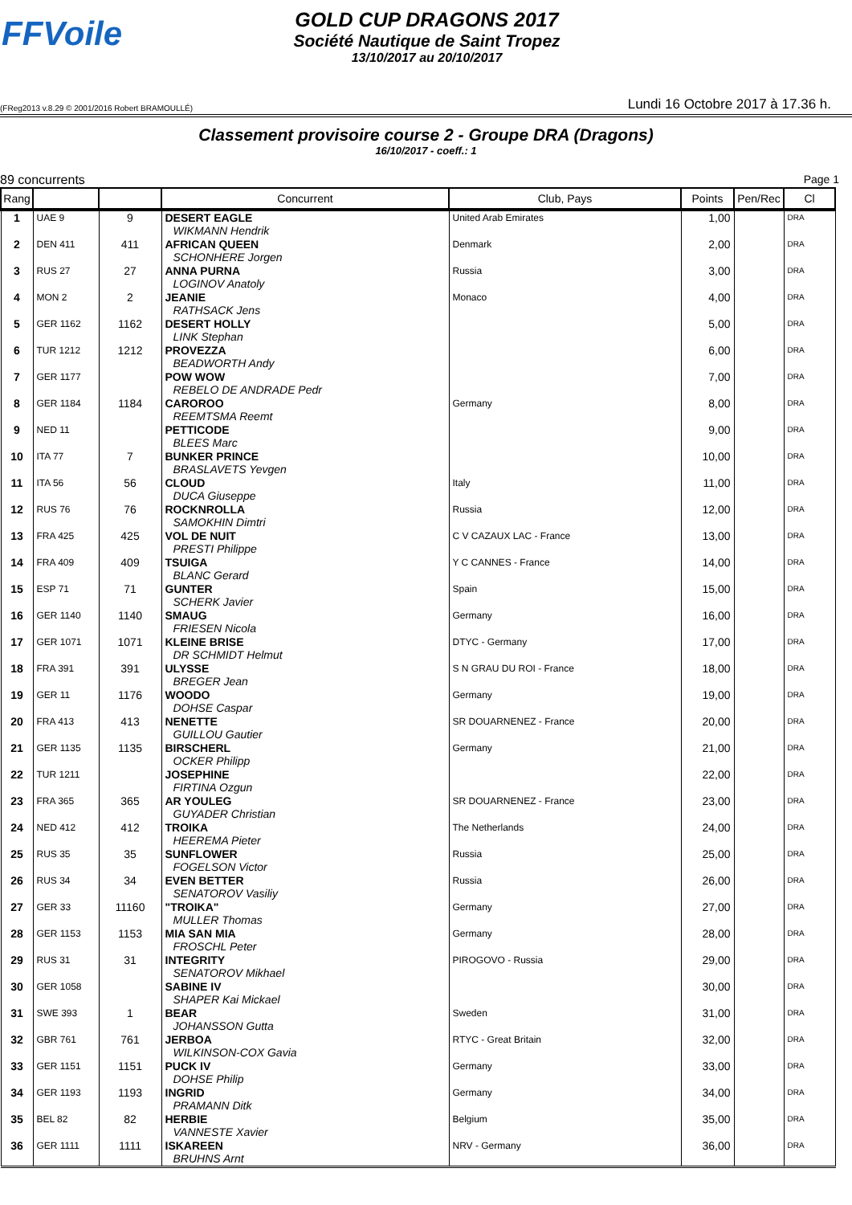FFVoile
GOLD CUP DRAGONS 2017
Société Nautique de Saint Tropez
13/10/2017 au 20/10/2017
(FReg2013 v.8.29 © 2001/2016 Robert BRAMOULLÉ) Lundi 16 Octobre 2017 à 17.36 h.
Classement provisoire course 2 - Groupe DRA (Dragons)
16/10/2017 - coeff.: 1
89 concurrents Page 1
| Rang | | | Concurrent | Club, Pays | Points | Pen/Rec | Cl |
| --- | --- | --- | --- | --- | --- | --- | --- |
| 1 | UAE 9 | 9 | DESERT EAGLE WIKMANN Hendrik | United Arab Emirates | 1,00 | | DRA |
| 2 | DEN 411 | 411 | AFRICAN QUEEN SCHONHERE Jorgen | Denmark | 2,00 | | DRA |
| 3 | RUS 27 | 27 | ANNA PURNA LOGINOV Anatoly | Russia | 3,00 | | DRA |
| 4 | MON 2 | 2 | JEANIE RATHSACK Jens | Monaco | 4,00 | | DRA |
| 5 | GER 1162 | 1162 | DESERT HOLLY LINK Stephan | | 5,00 | | DRA |
| 6 | TUR 1212 | 1212 | PROVEZZA BEADWORTH Andy | | 6,00 | | DRA |
| 7 | GER 1177 | | POW WOW REBELO DE ANDRADE Pedr | | 7,00 | | DRA |
| 8 | GER 1184 | 1184 | CAROROO REEMTSMA Reemt | Germany | 8,00 | | DRA |
| 9 | NED 11 | | PETTICODE BLEES Marc | | 9,00 | | DRA |
| 10 | ITA 77 | 7 | BUNKER PRINCE BRASLAVETS Yevgen | | 10,00 | | DRA |
| 11 | ITA 56 | 56 | CLOUD DUCA Giuseppe | Italy | 11,00 | | DRA |
| 12 | RUS 76 | 76 | ROCKNROLLA SAMOKHIN Dimtri | Russia | 12,00 | | DRA |
| 13 | FRA 425 | 425 | VOL DE NUIT PRESTI Philippe | C V CAZAUX LAC - France | 13,00 | | DRA |
| 14 | FRA 409 | 409 | TSUIGA BLANC Gerard | Y C CANNES - France | 14,00 | | DRA |
| 15 | ESP 71 | 71 | GUNTER SCHERK Javier | Spain | 15,00 | | DRA |
| 16 | GER 1140 | 1140 | SMAUG FRIESEN Nicola | Germany | 16,00 | | DRA |
| 17 | GER 1071 | 1071 | KLEINE BRISE DR SCHMIDT Helmut | DTYC - Germany | 17,00 | | DRA |
| 18 | FRA 391 | 391 | ULYSSE BREGER Jean | S N GRAU DU ROI - France | 18,00 | | DRA |
| 19 | GER 11 | 1176 | WOODO DOHSE Caspar | Germany | 19,00 | | DRA |
| 20 | FRA 413 | 413 | NENETTE GUILLOU Gautier | SR DOUARNENEZ - France | 20,00 | | DRA |
| 21 | GER 1135 | 1135 | BIRSCHERL OCKER Philipp | Germany | 21,00 | | DRA |
| 22 | TUR 1211 | | JOSEPHINE FIRTINA Ozgun | | 22,00 | | DRA |
| 23 | FRA 365 | 365 | AR YOULEG GUYADER Christian | SR DOUARNENEZ - France | 23,00 | | DRA |
| 24 | NED 412 | 412 | TROIKA HEEREMA Pieter | The Netherlands | 24,00 | | DRA |
| 25 | RUS 35 | 35 | SUNFLOWER FOGELSON Victor | Russia | 25,00 | | DRA |
| 26 | RUS 34 | 34 | EVEN BETTER SENATOROV Vasiliy | Russia | 26,00 | | DRA |
| 27 | GER 33 | 11160 | "TROIKA" MULLER Thomas | Germany | 27,00 | | DRA |
| 28 | GER 1153 | 1153 | MIA SAN MIA FROSCHL Peter | Germany | 28,00 | | DRA |
| 29 | RUS 31 | 31 | INTEGRITY SENATOROV Mikhael | PIROGOVO - Russia | 29,00 | | DRA |
| 30 | GER 1058 | | SABINE IV SHAPER Kai Mickael | | 30,00 | | DRA |
| 31 | SWE 393 | 1 | BEAR JOHANSSON Gutta | Sweden | 31,00 | | DRA |
| 32 | GBR 761 | 761 | JERBOA WILKINSON-COX Gavia | RTYC - Great Britain | 32,00 | | DRA |
| 33 | GER 1151 | 1151 | PUCK IV DOHSE Philip | Germany | 33,00 | | DRA |
| 34 | GER 1193 | 1193 | INGRID PRAMANN Ditk | Germany | 34,00 | | DRA |
| 35 | BEL 82 | 82 | HERBIE VANNESTE Xavier | Belgium | 35,00 | | DRA |
| 36 | GER 1111 | 1111 | ISKAREEN BRUHNS Arnt | NRV - Germany | 36,00 | | DRA |